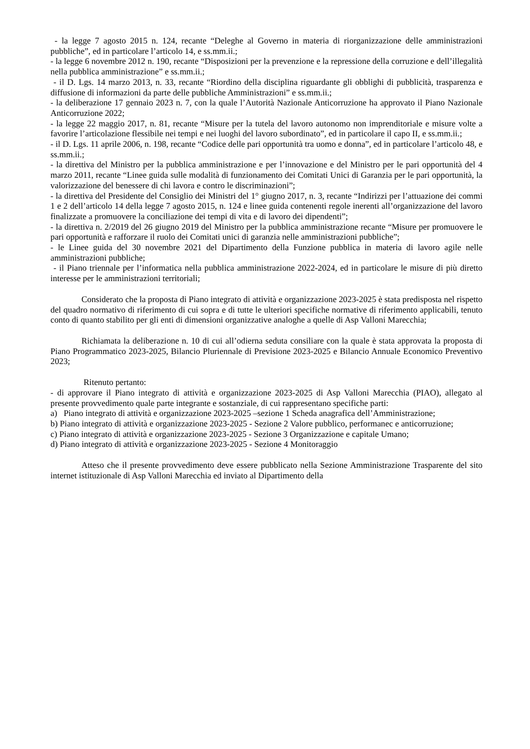- la legge 7 agosto 2015 n. 124, recante “Deleghe al Governo in materia di riorganizzazione delle amministrazioni pubbliche”, ed in particolare l’articolo 14, e ss.mm.ii.;
- la legge 6 novembre 2012 n. 190, recante “Disposizioni per la prevenzione e la repressione della corruzione e dell’illegalità nella pubblica amministrazione” e ss.mm.ii.;
- il D. Lgs. 14 marzo 2013, n. 33, recante “Riordino della disciplina riguardante gli obblighi di pubblicità, trasparenza e diffusione di informazioni da parte delle pubbliche Amministrazioni” e ss.mm.ii.;
- la deliberazione 17 gennaio 2023 n. 7, con la quale l’Autorità Nazionale Anticorruzione ha approvato il Piano Nazionale Anticorruzione 2022;
- la legge 22 maggio 2017, n. 81, recante “Misure per la tutela del lavoro autonomo non imprenditoriale e misure volte a favorire l’articolazione flessibile nei tempi e nei luoghi del lavoro subordinato”, ed in particolare il capo II, e ss.mm.ii.;
- il D. Lgs. 11 aprile 2006, n. 198, recante “Codice delle pari opportunità tra uomo e donna”, ed in particolare l’articolo 48, e ss.mm.ii.;
- la direttiva del Ministro per la pubblica amministrazione e per l’innovazione e del Ministro per le pari opportunità del 4 marzo 2011, recante “Linee guida sulle modalità di funzionamento dei Comitati Unici di Garanzia per le pari opportunità, la valorizzazione del benessere di chi lavora e contro le discriminazioni”;
- la direttiva del Presidente del Consiglio dei Ministri del 1° giugno 2017, n. 3, recante “Indirizzi per l’attuazione dei commi 1 e 2 dell’articolo 14 della legge 7 agosto 2015, n. 124 e linee guida contenenti regole inerenti all’organizzazione del lavoro finalizzate a promuovere la conciliazione dei tempi di vita e di lavoro dei dipendenti”;
- la direttiva n. 2/2019 del 26 giugno 2019 del Ministro per la pubblica amministrazione recante “Misure per promuovere le pari opportunità e rafforzare il ruolo dei Comitati unici di garanzia nelle amministrazioni pubbliche”;
- le Linee guida del 30 novembre 2021 del Dipartimento della Funzione pubblica in materia di lavoro agile nelle amministrazioni pubbliche;
- il Piano triennale per l’informatica nella pubblica amministrazione 2022-2024, ed in particolare le misure di più diretto interesse per le amministrazioni territoriali;
Considerato che la proposta di Piano integrato di attività e organizzazione 2023-2025 è stata predisposta nel rispetto del quadro normativo di riferimento di cui sopra e di tutte le ulteriori specifiche normative di riferimento applicabili, tenuto conto di quanto stabilito per gli enti di dimensioni organizzative analoghe a quelle di Asp Valloni Marecchia;
Richiamata la deliberazione n. 10 di cui all’odierna seduta consiliare con la quale è stata approvata la proposta di Piano Programmatico 2023-2025, Bilancio Pluriennale di Previsione 2023-2025 e Bilancio Annuale Economico Preventivo 2023;
Ritenuto pertanto:
- di approvare il Piano integrato di attività e organizzazione 2023-2025 di Asp Valloni Marecchia (PIAO), allegato al presente provvedimento quale parte integrante e sostanziale, di cui rappresentano specifiche parti:
a) Piano integrato di attività e organizzazione 2023-2025 –sezione 1 Scheda anagrafica dell’Amministrazione;
b) Piano integrato di attività e organizzazione 2023-2025 - Sezione 2 Valore pubblico, performanec e anticorruzione;
c) Piano integrato di attività e organizzazione 2023-2025 - Sezione 3 Organizzazione e capitale Umano;
d) Piano integrato di attività e organizzazione 2023-2025 - Sezione 4 Monitoraggio
Atteso che il presente provvedimento deve essere pubblicato nella Sezione Amministrazione Trasparente del sito internet istituzionale di Asp Valloni Marecchia ed inviato al Dipartimento della